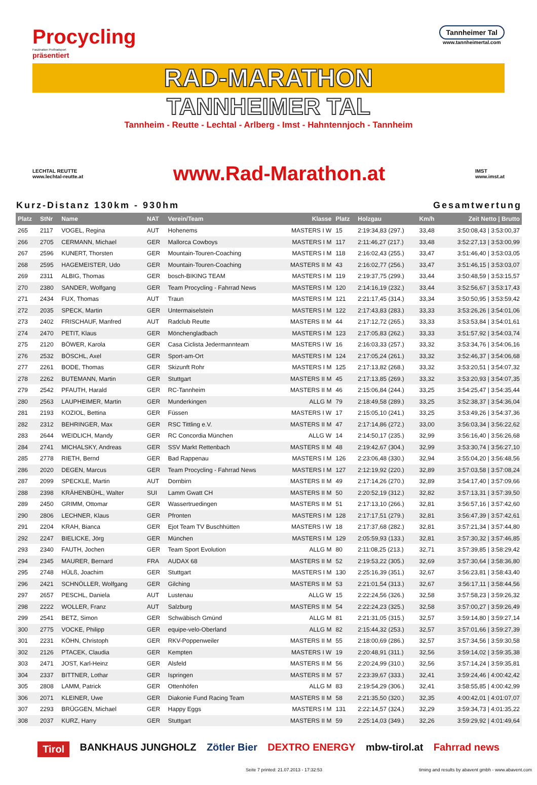Procycling
Faszination Profiradsport
präsentiert
Tannheimer Tal
www.tannheimertal.com
RAD-MARATHON
TANNHEIMER TAL
Tannheim - Reutte - Lechtal - Arlberg - Imst - Hahntennjoch - Tannheim
LECHTAL REUTTE
www.lechtal-reutte.at
www.Rad-Marathon.at
IMST
www.imst.at
Kurz-Distanz 130km - 930hm Gesamtwertung
| Platz | StNr | Name | NAT | Verein/Team | Klasse | Platz | Holzgau | Km/h | Zeit Netto / Brutto |
| --- | --- | --- | --- | --- | --- | --- | --- | --- | --- |
| 265 | 2117 | VOGEL, Regina | AUT | Hohenems | MASTERS I W | 15 | 2:19:34,83 (297.) | 33,48 | 3:50:08,43 / 3:53:00,37 |
| 266 | 2705 | CERMANN, Michael | GER | Mallorca Cowboys | MASTERS I M | 117 | 2:11:46,27 (217.) | 33,48 | 3:52:27,13 / 3:53:00,99 |
| 267 | 2596 | KUNERT, Thorsten | GER | Mountain-Touren-Coaching | MASTERS I M | 118 | 2:16:02,43 (255.) | 33,47 | 3:51:46,40 / 3:53:03,05 |
| 268 | 2595 | HAGEMEISTER, Udo | GER | Mountain-Touren-Coaching | MASTERS II M | 43 | 2:16:02,77 (256.) | 33,47 | 3:51:46,15 / 3:53:03,07 |
| 269 | 2311 | ALBIG, Thomas | GER | bosch-BIKING TEAM | MASTERS I M | 119 | 2:19:37,75 (299.) | 33,44 | 3:50:48,59 / 3:53:15,57 |
| 270 | 2380 | SANDER, Wolfgang | GER | Team Procycling - Fahrrad News | MASTERS I M | 120 | 2:14:16,19 (232.) | 33,44 | 3:52:56,67 / 3:53:17,43 |
| 271 | 2434 | FUX, Thomas | AUT | Traun | MASTERS I M | 121 | 2:21:17,45 (314.) | 33,34 | 3:50:50,95 / 3:53:59,42 |
| 272 | 2035 | SPECK, Martin | GER | Untermaiselstein | MASTERS I M | 122 | 2:17:43,83 (283.) | 33,33 | 3:53:26,26 / 3:54:01,06 |
| 273 | 2402 | FRISCHAUF, Manfred | AUT | Radclub Reutte | MASTERS II M | 44 | 2:17:12,72 (265.) | 33,33 | 3:53:53,84 / 3:54:01,61 |
| 274 | 2470 | PETIT, Klaus | GER | Mönchengladbach | MASTERS I M | 123 | 2:17:05,83 (262.) | 33,33 | 3:51:57,92 / 3:54:03,74 |
| 275 | 2120 | BÖWER, Karola | GER | Casa Ciclista Jedermannteam | MASTERS I W | 16 | 2:16:03,33 (257.) | 33,32 | 3:53:34,76 / 3:54:06,16 |
| 276 | 2532 | BÖSCHL, Axel | GER | Sport-am-Ort | MASTERS I M | 124 | 2:17:05,24 (261.) | 33,32 | 3:52:46,37 / 3:54:06,68 |
| 277 | 2261 | BODE, Thomas | GER | Skizunft Rohr | MASTERS I M | 125 | 2:17:13,82 (268.) | 33,32 | 3:53:20,51 / 3:54:07,32 |
| 278 | 2262 | BUTEMANN, Martin | GER | Stuttgart | MASTERS II M | 45 | 2:17:13,85 (269.) | 33,32 | 3:53:20,93 / 3:54:07,35 |
| 279 | 2542 | PFAUTH, Harald | GER | RC-Tannheim | MASTERS II M | 46 | 2:15:06,84 (244.) | 33,25 | 3:54:25,47 / 3:54:35,44 |
| 280 | 2563 | LAUPHEIMER, Martin | GER | Munderkingen | ALLG M | 79 | 2:18:49,58 (289.) | 33,25 | 3:52:38,37 / 3:54:36,04 |
| 281 | 2193 | KOZIOL, Bettina | GER | Füssen | MASTERS I W | 17 | 2:15:05,10 (241.) | 33,25 | 3:53:49,26 / 3:54:37,36 |
| 282 | 2312 | BEHRINGER, Max | GER | RSC Tittling e.V. | MASTERS II M | 47 | 2:17:14,86 (272.) | 33,00 | 3:56:03,34 / 3:56:22,62 |
| 283 | 2644 | WEIDLICH, Mandy | GER | RC Concordia München | ALLG W | 14 | 2:14:50,17 (235.) | 32,99 | 3:56:16,40 / 3:56:26,68 |
| 284 | 2741 | MICHALSKY, Andreas | GER | SSV Markt Rettenbach | MASTERS II M | 48 | 2:19:42,67 (304.) | 32,99 | 3:53:30,74 / 3:56:27,10 |
| 285 | 2778 | RIETH, Bernd | GER | Bad Rappenau | MASTERS I M | 126 | 2:23:06,48 (330.) | 32,94 | 3:55:04,20 / 3:56:48,56 |
| 286 | 2020 | DEGEN, Marcus | GER | Team Procycling - Fahrrad News | MASTERS I M | 127 | 2:12:19,92 (220.) | 32,89 | 3:57:03,58 / 3:57:08,24 |
| 287 | 2099 | SPECKLE, Martin | AUT | Dornbirn | MASTERS II M | 49 | 2:17:14,26 (270.) | 32,89 | 3:54:17,40 / 3:57:09,66 |
| 288 | 2398 | KRÄHENBÜHL, Walter | SUI | Lamm Gwatt CH | MASTERS II M | 50 | 2:20:52,19 (312.) | 32,82 | 3:57:13,31 / 3:57:39,50 |
| 289 | 2450 | GRIMM, Ottomar | GER | Wassertruedingen | MASTERS II M | 51 | 2:17:13,10 (266.) | 32,81 | 3:56:57,16 / 3:57:42,60 |
| 290 | 2806 | LECHNER, Klaus | GER | Pfronten | MASTERS I M | 128 | 2:17:17,51 (279.) | 32,81 | 3:56:47,39 / 3:57:42,61 |
| 291 | 2204 | KRAH, Bianca | GER | Ejot Team TV Buschhütten | MASTERS I W | 18 | 2:17:37,68 (282.) | 32,81 | 3:57:21,34 / 3:57:44,80 |
| 292 | 2247 | BIELICKE, Jörg | GER | München | MASTERS I M | 129 | 2:05:59,93 (133.) | 32,81 | 3:57:30,32 / 3:57:46,85 |
| 293 | 2340 | FAUTH, Jochen | GER | Team Sport Evolution | ALLG M | 80 | 2:11:08,25 (213.) | 32,71 | 3:57:39,85 / 3:58:29,42 |
| 294 | 2345 | MAURER, Bernard | FRA | AUDAX 68 | MASTERS II M | 52 | 2:19:53,22 (305.) | 32,69 | 3:57:30,64 / 3:58:36,80 |
| 295 | 2748 | HÜLß, Joachim | GER | Stuttgart | MASTERS I M | 130 | 2:25:16,39 (351.) | 32,67 | 3:56:23,81 / 3:58:43,40 |
| 296 | 2421 | SCHNÖLLER, Wolfgang | GER | Gilching | MASTERS II M | 53 | 2:21:01,54 (313.) | 32,67 | 3:56:17,11 / 3:58:44,56 |
| 297 | 2657 | PESCHL, Daniela | AUT | Lustenau | ALLG W | 15 | 2:22:24,56 (326.) | 32,58 | 3:57:58,23 / 3:59:26,32 |
| 298 | 2222 | WOLLER, Franz | AUT | Salzburg | MASTERS II M | 54 | 2:22:24,23 (325.) | 32,58 | 3:57:00,27 / 3:59:26,49 |
| 299 | 2541 | BETZ, Simon | GER | Schwäbisch Gmünd | ALLG M | 81 | 2:21:31,05 (315.) | 32,57 | 3:59:14,80 / 3:59:27,14 |
| 300 | 2775 | VOCKE, Philipp | GER | equipe-velo-Oberland | ALLG M | 82 | 2:15:44,32 (253.) | 32,57 | 3:57:01,66 / 3:59:27,39 |
| 301 | 2231 | KÖHN, Christoph | GER | RKV-Poppenweiler | MASTERS II M | 55 | 2:18:00,69 (286.) | 32,57 | 3:57:34,56 / 3:59:30,58 |
| 302 | 2126 | PTACEK, Claudia | GER | Kempten | MASTERS I W | 19 | 2:20:48,91 (311.) | 32,56 | 3:59:14,02 / 3:59:35,38 |
| 303 | 2471 | JOST, Karl-Heinz | GER | Alsfeld | MASTERS II M | 56 | 2:20:24,99 (310.) | 32,56 | 3:57:14,24 / 3:59:35,81 |
| 304 | 2337 | BITTNER, Lothar | GER | Ispringen | MASTERS II M | 57 | 2:23:39,67 (333.) | 32,41 | 3:59:24,46 / 4:00:42,42 |
| 305 | 2808 | LAMM, Patrick | GER | Ottenhöfen | ALLG M | 83 | 2:19:54,29 (306.) | 32,41 | 3:58:55,85 / 4:00:42,99 |
| 306 | 2071 | KLEINER, Uwe | GER | Diakonie Fund Racing Team | MASTERS II M | 58 | 2:21:35,50 (320.) | 32,35 | 4:00:42,01 / 4:01:07,07 |
| 307 | 2293 | BRÜGGEN, Michael | GER | Happy Eggs | MASTERS I M | 131 | 2:22:14,57 (324.) | 32,29 | 3:59:34,73 / 4:01:35,22 |
| 308 | 2037 | KURZ, Harry | GER | Stuttgart | MASTERS II M | 59 | 2:25:14,03 (349.) | 32,26 | 3:59:29,92 / 4:01:49,64 |
Tirol BANKHAUS JUNGHOLZ Zötler Bier DEXTRO ENERGY mbw-tirol.at Fahrrad news
Seite 7 printed: 21.07.2013 - 17:32:53 timing and results by abavent gmbh - www.abavent.com